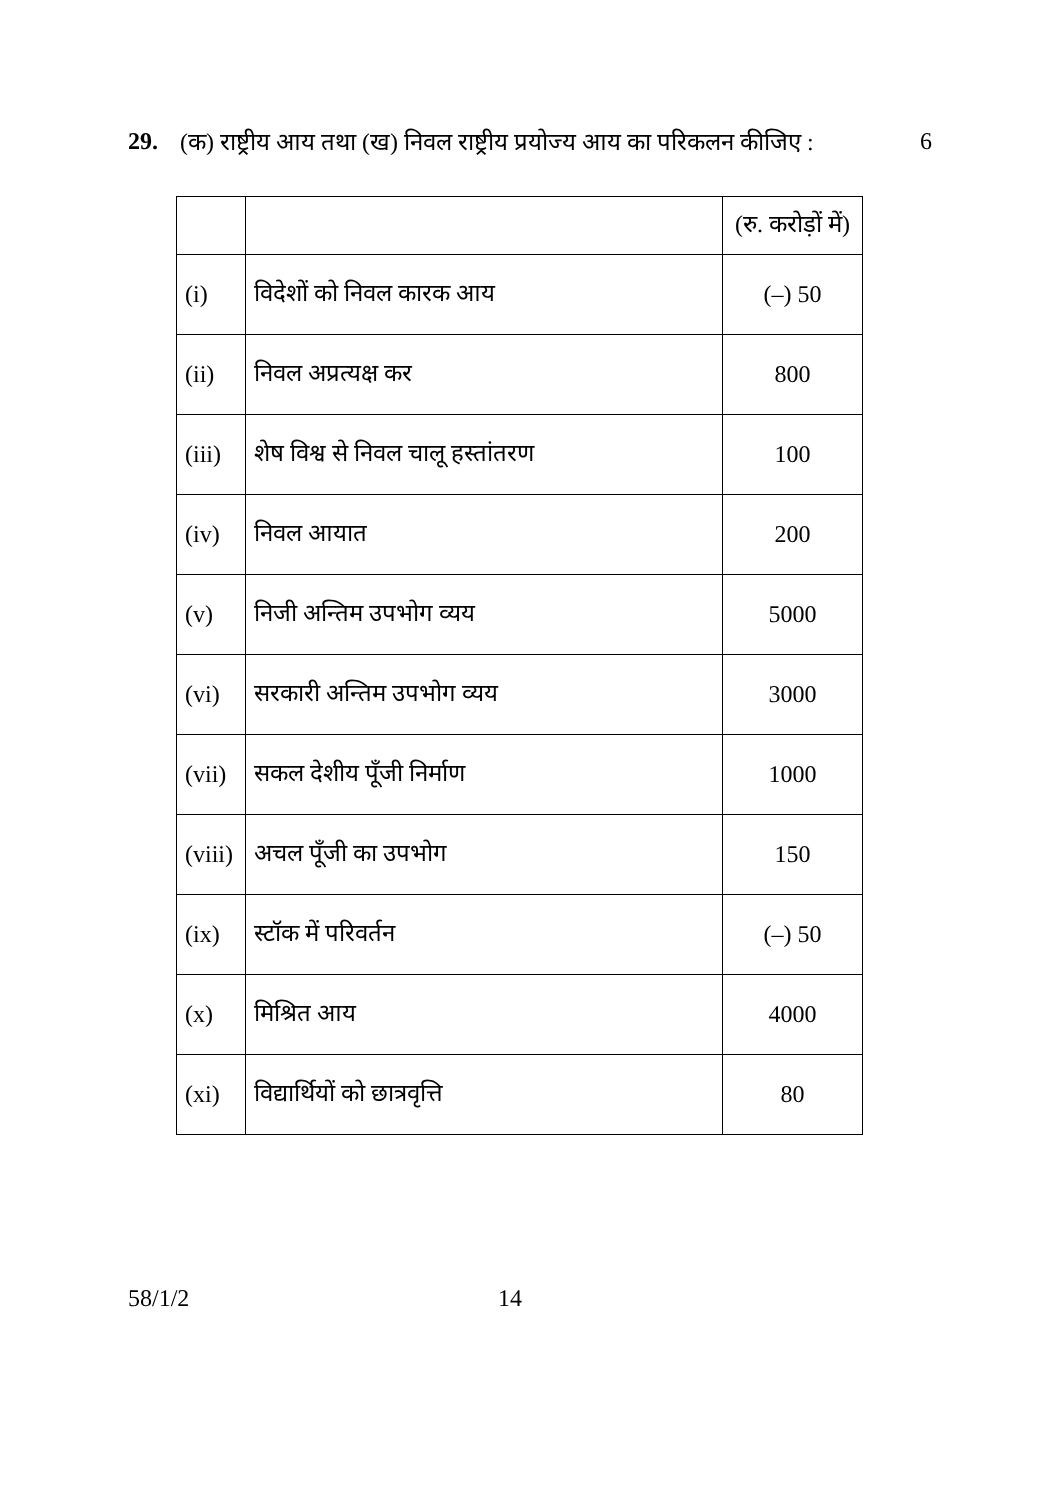29. (क) राष्ट्रीय आय तथा (ख) निवल राष्ट्रीय प्रयोज्य आय का परिकलन कीजिए : 6
| | | (रु. करोड़ों में) |
| (i) | विदेशों को निवल कारक आय | (–) 50 |
| (ii) | निवल अप्रत्यक्ष कर | 800 |
| (iii) | शेष विश्व से निवल चालू हस्तांतरण | 100 |
| (iv) | निवल आयात | 200 |
| (v) | निजी अन्तिम उपभोग व्यय | 5000 |
| (vi) | सरकारी अन्तिम उपभोग व्यय | 3000 |
| (vii) | सकल देशीय पूँजी निर्माण | 1000 |
| (viii) | अचल पूँजी का उपभोग | 150 |
| (ix) | स्टॉक में परिवर्तन | (–) 50 |
| (x) | मिश्रित आय | 4000 |
| (xi) | विद्यार्थियों को छात्रवृत्ति | 80 |
58/1/2 14